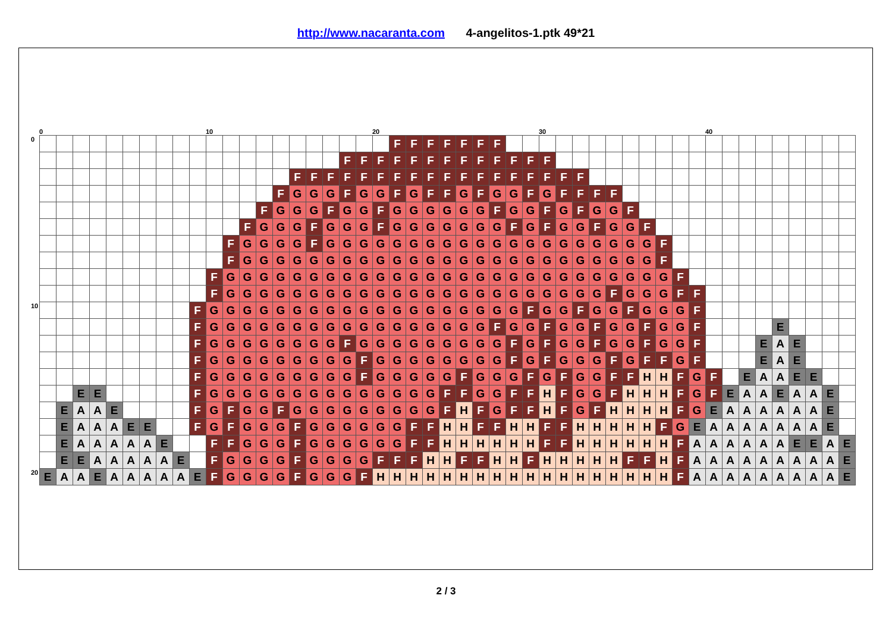http://www.nacaranta.com 4-angelitos-1.ptk 49*21
| | 0 | | | | | | | | | | 10 | | | | | | | | | | 20 | | | | | | | | | | 30 | | | | | | | | | | 40 | | | | | | | | |
| --- | --- | --- | --- | --- | --- | --- | --- | --- | --- | --- | --- | --- | --- | --- | --- | --- | --- | --- | --- | --- | --- | --- | --- | --- | --- | --- | --- | --- | --- | --- | --- | --- | --- | --- | --- | --- | --- | --- | --- | --- | --- | --- | --- | --- | --- | --- | --- | --- | --- |
| 0 | | | | | | | | | | | | | | | | | | | | | | F | F | F | F | F | F | F | | | | | | | | | | | | | | | | | | | | | |
| | | | | | | | | | | | | | | | | | | | F | F | F | F | F | F | F | F | F | F | F | F | F | | | | | | | | | | | | | | | | | | |
| | | | | | | | | | | | | | | | | F | F | F | F | F | F | F | F | F | F | F | F | F | F | F | F | F | F | | | | | | | | | | | | | | | | |
| | | | | | | | | | | | | | | | F | G | G | G | F | G | G | F | G | F | F | G | F | G | G | F | G | F | F | F | F | | | | | | | | | | | | | | |
| | | | | | | | | | | | | | | F | G | G | G | F | G | G | F | G | G | G | G | G | G | F | G | G | F | G | F | G | G | F | | | | | | | | | | | | | |
| | | | | | | | | | | | | | F | G | G | G | F | G | G | G | F | G | G | G | G | G | G | G | F | G | F | G | G | F | G | G | F | | | | | | | | | | | | |
| | | | | | | | | | | | | F | G | G | G | G | F | G | G | G | G | G | G | G | G | G | G | G | G | G | G | G | G | G | G | G | G | F | | | | | | | | | | | |
| | | | | | | | | | | | | F | G | G | G | G | G | G | G | G | G | G | G | G | G | G | G | G | G | G | G | G | G | G | G | G | G | F | | | | | | | | | | | |
| | | | | | | | | | | | F | G | G | G | G | G | G | G | G | G | G | G | G | G | G | G | G | G | G | G | G | G | G | G | G | G | G | G | F | | | | | | | | | | |
| | | | | | | | | | | | F | G | G | G | G | G | G | G | G | G | G | G | G | G | G | G | G | G | G | G | G | G | G | G | F | G | G | G | F | F | | | | | | | | | |
| 10 | | | | | | | | | | F | G | G | G | G | G | G | G | G | G | G | G | G | G | G | G | G | G | G | G | F | G | G | F | G | G | F | G | G | G | F | | | | | | | | | |
| | | | | | | | | | | F | G | G | G | G | G | G | G | G | G | G | G | G | G | G | G | G | G | F | G | G | F | G | G | F | G | G | F | G | G | F | | | | | E | | | | |
| | | | | | | | | | | F | G | G | G | G | G | G | G | G | F | G | G | G | G | G | G | G | G | G | F | G | F | G | G | F | G | G | F | G | G | F | | | | E | A | E | | | |
| | | | | | | | | | | F | G | G | G | G | G | G | G | G | G | F | G | G | G | G | G | G | G | G | F | G | F | G | G | G | F | G | F | F | G | F | | | | E | A | E | | | |
| | | | | | | | | | | F | G | G | G | G | G | G | G | G | G | F | G | G | G | G | G | F | G | G | G | F | G | F | G | G | F | F | H | H | F | G | F | | E | A | A | E | E | | |
| | | | E | E | | | | | | F | G | G | G | G | G | G | G | G | G | G | G | G | G | G | F | F | G | G | F | F | H | F | G | G | F | H | H | H | F | G | F | E | A | A | E | A | A | E | |
| | | E | A | A | E | | | | | F | G | F | G | G | F | G | G | G | G | G | G | G | G | G | F | H | F | G | F | F | H | F | G | F | H | H | H | H | F | G | E | A | A | A | A | A | A | E | |
| | | E | A | A | A | E | E | | | F | G | F | G | G | G | F | G | G | G | G | G | G | F | F | H | H | F | F | H | H | F | F | H | H | H | H | H | F | G | E | A | A | A | A | A | A | A | E | |
| | | E | A | A | A | A | A | E | | | F | F | G | G | G | F | G | G | G | G | G | G | F | F | H | H | H | H | H | H | F | F | H | H | H | H | H | H | F | A | A | A | A | A | A | E | E | A | E |
| | | E | E | A | A | A | A | A | E | | F | G | G | G | G | F | G | G | G | G | F | F | F | H | H | F | F | H | H | F | H | H | H | H | H | F | F | H | F | A | A | A | A | A | A | A | A | A | E |
| 20 | E | A | A | E | A | A | A | A | A | E | F | G | G | G | G | F | G | G | G | F | H | H | H | H | H | H | H | H | H | H | H | H | H | H | H | H | H | H | F | A | A | A | A | A | A | A | A | A | E |
2 / 3